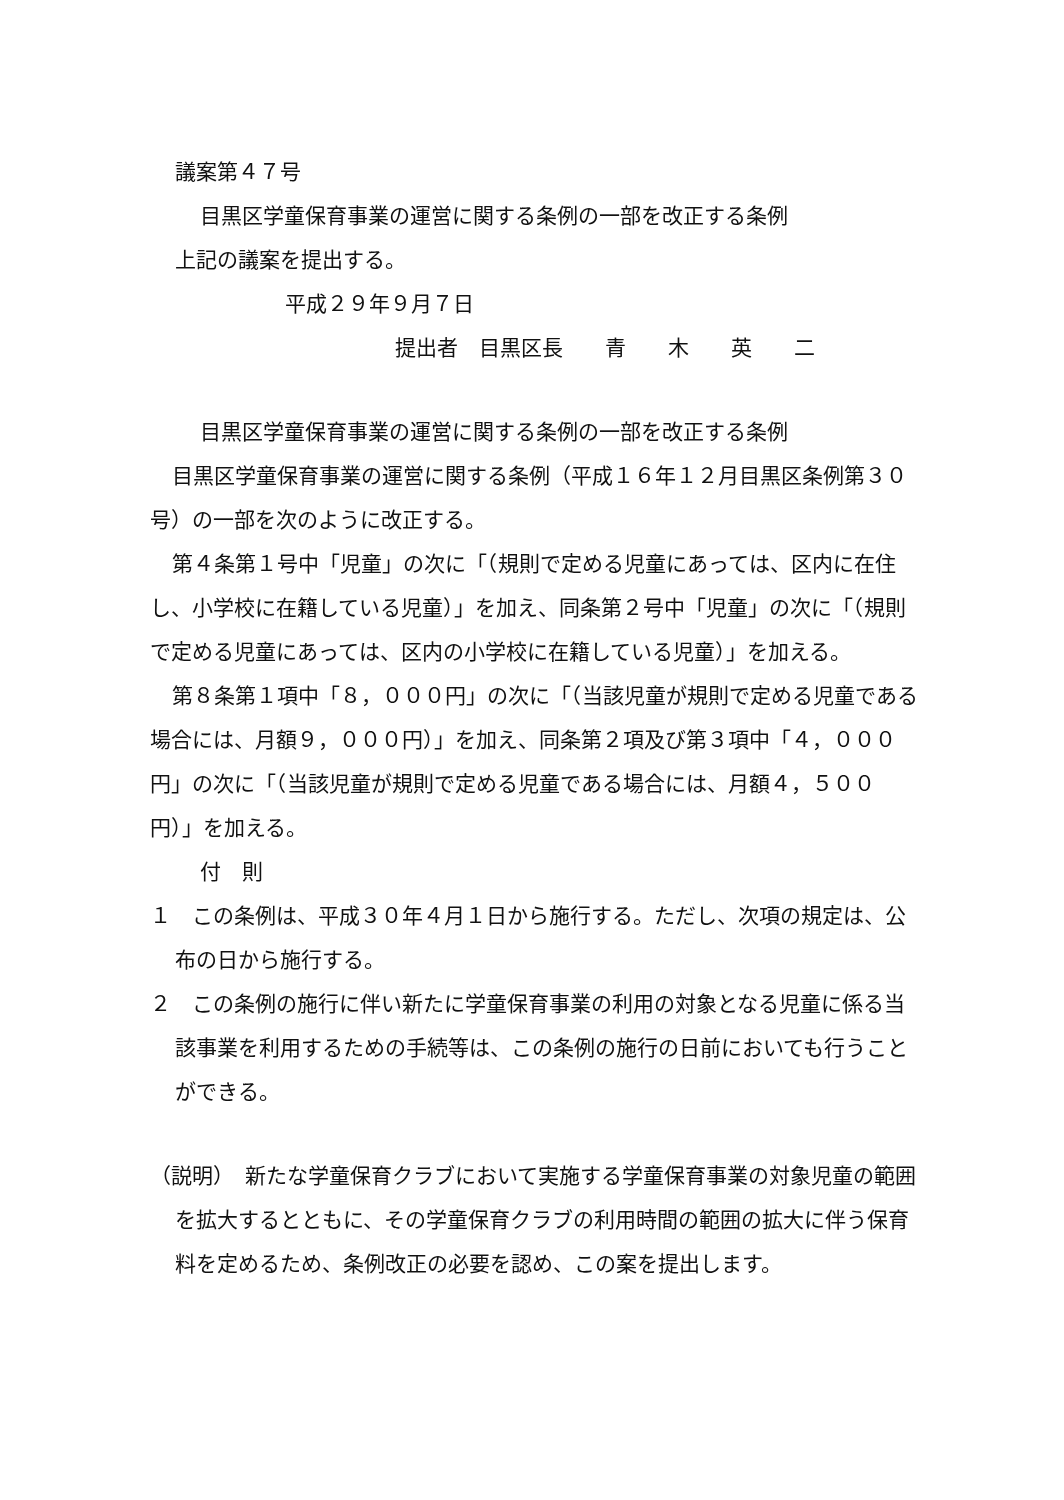議案第４７号
目黒区学童保育事業の運営に関する条例の一部を改正する条例
上記の議案を提出する。
平成２９年９月７日
提出者　目黒区長　　青　　木　　英　　二
目黒区学童保育事業の運営に関する条例の一部を改正する条例
目黒区学童保育事業の運営に関する条例（平成１６年１２月目黒区条例第３０号）の一部を次のように改正する。
第４条第１号中「児童」の次に「（規則で定める児童にあっては、区内に在住し、小学校に在籍している児童）」を加え、同条第２号中「児童」の次に「（規則で定める児童にあっては、区内の小学校に在籍している児童）」を加える。
第８条第１項中「８，０００円」の次に「（当該児童が規則で定める児童である場合には、月額９，０００円）」を加え、同条第２項及び第３項中「４，０００円」の次に「（当該児童が規則で定める児童である場合には、月額４，５００円）」を加える。
付　則
１　この条例は、平成３０年４月１日から施行する。ただし、次項の規定は、公布の日から施行する。
２　この条例の施行に伴い新たに学童保育事業の利用の対象となる児童に係る当該事業を利用するための手続等は、この条例の施行の日前においても行うことができる。
（説明）　新たな学童保育クラブにおいて実施する学童保育事業の対象児童の範囲を拡大するとともに、その学童保育クラブの利用時間の範囲の拡大に伴う保育料を定めるため、条例改正の必要を認め、この案を提出します。